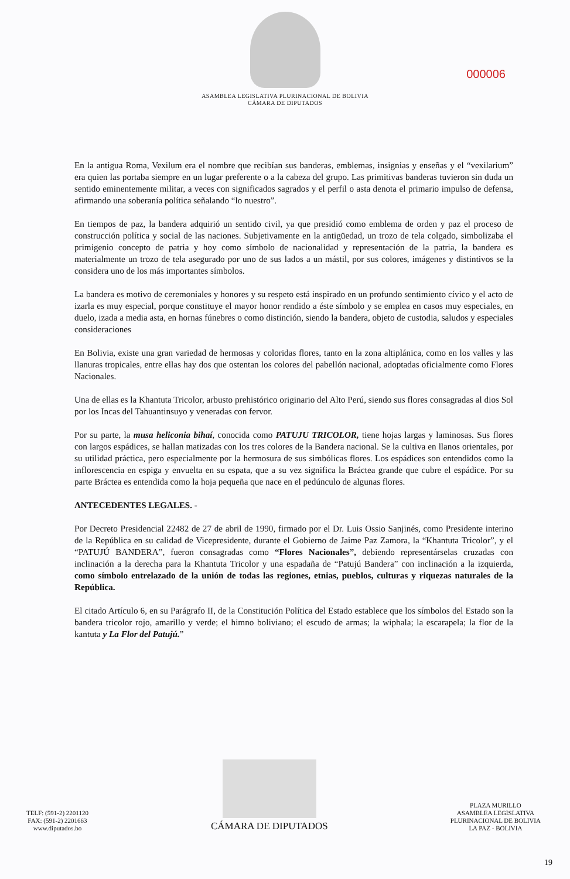ASAMBLEA LEGISLATIVA PLURINACIONAL DE BOLIVIA
CÁMARA DE DIPUTADOS
000006
En la antigua Roma, Vexilum era el nombre que recibían sus banderas, emblemas, insignias y enseñas y el “vexilarium” era quien las portaba siempre en un lugar preferente o a la cabeza del grupo. Las primitivas banderas tuvieron sin duda un sentido eminentemente militar, a veces con significados sagrados y el perfil o asta denota el primario impulso de defensa, afirmando una soberanía política señalando “lo nuestro”.
En tiempos de paz, la bandera adquirió un sentido civil, ya que presidió como emblema de orden y paz el proceso de construcción política y social de las naciones. Subjetivamente en la antigüedad, un trozo de tela colgado, simbolizaba el primigenio concepto de patria y hoy como símbolo de nacionalidad y representación de la patria, la bandera es materialmente un trozo de tela asegurado por uno de sus lados a un mástil, por sus colores, imágenes y distintivos se la considera uno de los más importantes símbolos.
La bandera es motivo de ceremoniales y honores y su respeto está inspirado en un profundo sentimiento cívico y el acto de izarla es muy especial, porque constituye el mayor honor rendido a éste símbolo y se emplea en casos muy especiales, en duelo, izada a media asta, en hornas fúnebres o como distinción, siendo la bandera, objeto de custodia, saludos y especiales consideraciones
En Bolivia, existe una gran variedad de hermosas y coloridas flores, tanto en la zona altiplánica, como en los valles y las llanuras tropicales, entre ellas hay dos que ostentan los colores del pabellón nacional, adoptadas oficialmente como Flores Nacionales.
Una de ellas es la Khantuta Tricolor, arbusto prehistórico originario del Alto Perú, siendo sus flores consagradas al dios Sol por los Incas del Tahuantinsuyo y veneradas con fervor.
Por su parte, la musa heliconia bihaí, conocida como PATUJU TRICOLOR, tiene hojas largas y laminosas. Sus flores con largos espádices, se hallan matizadas con los tres colores de la Bandera nacional. Se la cultiva en llanos orientales, por su utilidad práctica, pero especialmente por la hermosura de sus simbólicas flores. Los espádices son entendidos como la inflorescencia en espiga y envuelta en su espata, que a su vez significa la Bráctea grande que cubre el espádice. Por su parte Bráctea es entendida como la hoja pequeña que nace en el pedúnculo de algunas flores.
ANTECEDENTES LEGALES. -
Por Decreto Presidencial 22482 de 27 de abril de 1990, firmado por el Dr. Luis Ossio Sanjinés, como Presidente interino de la República en su calidad de Vicepresidente, durante el Gobierno de Jaime Paz Zamora, la “Khantuta Tricolor”, y el “PATUJÚ BANDERA”, fueron consagradas como “Flores Nacionales”, debiendo representárselas cruzadas con inclinación a la derecha para la Khantuta Tricolor y una espadaña de “Patujú Bandera” con inclinación a la izquierda, como símbolo entrelazado de la unión de todas las regiones, etnias, pueblos, culturas y riquezas naturales de la República.
El citado Artículo 6, en su Parágrafo II, de la Constitución Política del Estado establece que los símbolos del Estado son la bandera tricolor rojo, amarillo y verde; el himno boliviano; el escudo de armas; la wiphala; la escarapela; la flor de la kantuta y La Flor del Patujú.”
TELF: (591-2) 2201120
FAX: (591-2) 2201663
www.diputados.bo
CÁMARA DE DIPUTADOS
PLAZA MURILLO
ASAMBLEA LEGISLATIVA
PLURINACIONAL DE BOLIVIA
LA PAZ - BOLIVIA
19